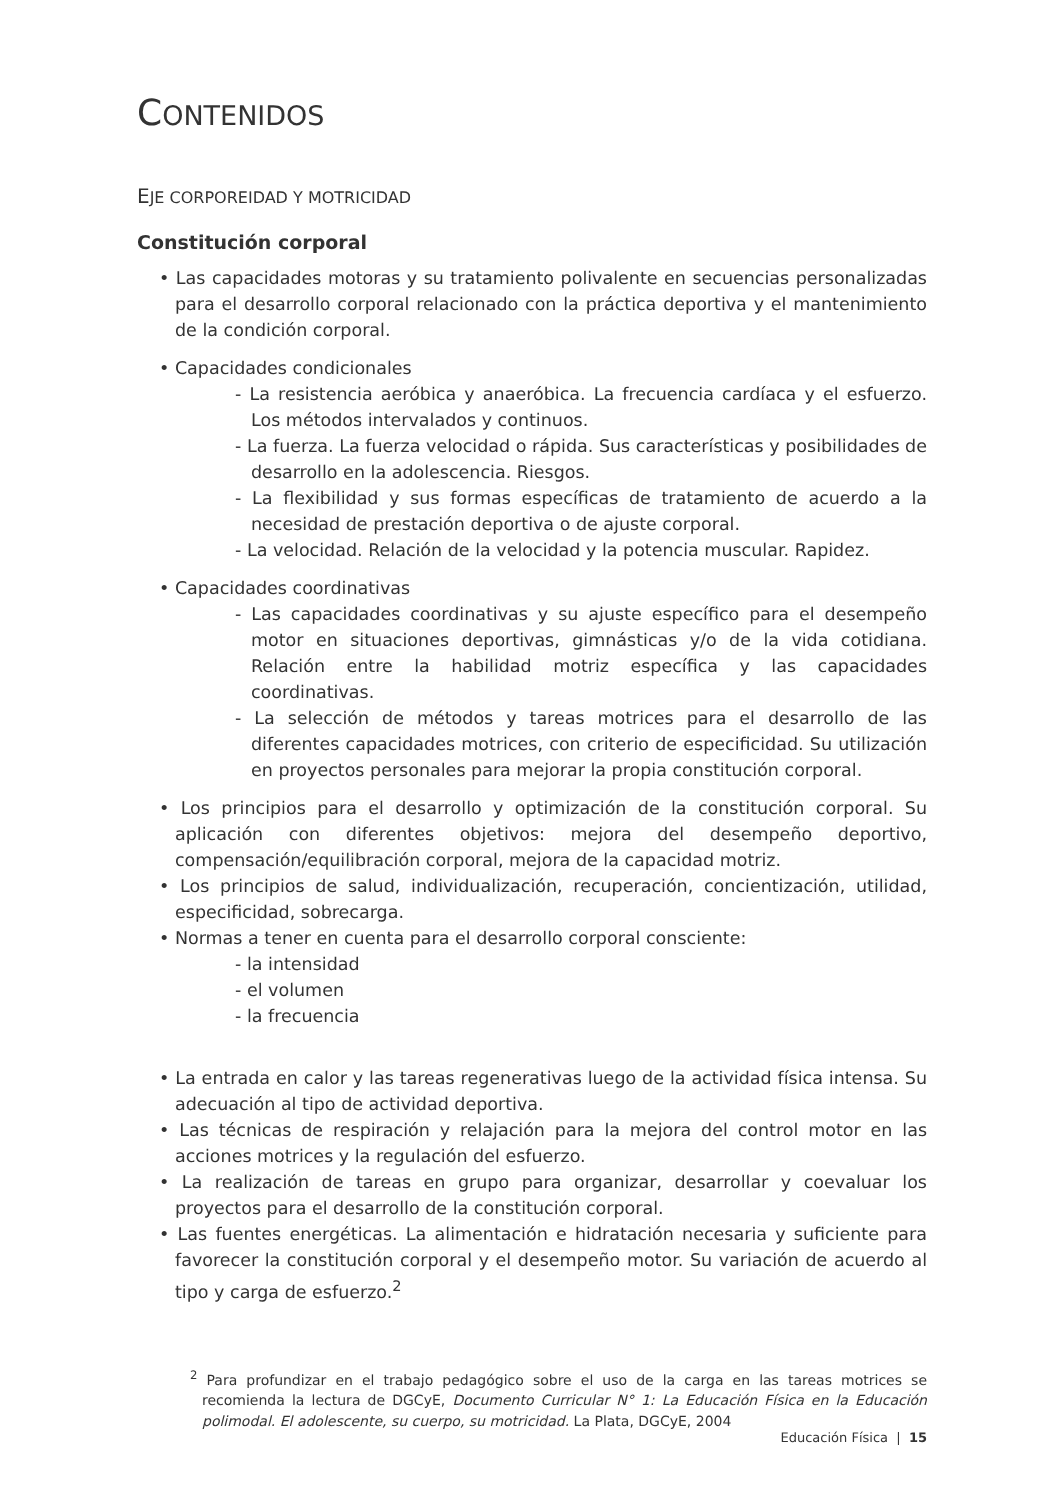CONTENIDOS
EJE CORPOREIDAD Y MOTRICIDAD
Constitución corporal
• Las capacidades motoras y su tratamiento polivalente en secuencias personalizadas para el desarrollo corporal relacionado con la práctica deportiva y el mantenimiento de la condición corporal.
• Capacidades condicionales
- La resistencia aeróbica y anaeróbica. La frecuencia cardíaca y el esfuerzo. Los métodos intervalados y continuos.
- La fuerza. La fuerza velocidad o rápida. Sus características y posibilidades de desarrollo en la adolescencia. Riesgos.
- La flexibilidad y sus formas específicas de tratamiento de acuerdo a la necesidad de prestación deportiva o de ajuste corporal.
- La velocidad. Relación de la velocidad y la potencia muscular. Rapidez.
• Capacidades coordinativas
- Las capacidades coordinativas y su ajuste específico para el desempeño motor en situaciones deportivas, gimnásticas y/o de la vida cotidiana. Relación entre la habilidad motriz específica y las capacidades coordinativas.
- La selección de métodos y tareas motrices para el desarrollo de las diferentes capacidades motrices, con criterio de especificidad. Su utilización en proyectos personales para mejorar la propia constitución corporal.
• Los principios para el desarrollo y optimización de la constitución corporal. Su aplicación con diferentes objetivos: mejora del desempeño deportivo, compensación/equilibración corporal, mejora de la capacidad motriz.
• Los principios de salud, individualización, recuperación, concientización, utilidad, especificidad, sobrecarga.
• Normas a tener en cuenta para el desarrollo corporal consciente:
- la intensidad
- el volumen
- la frecuencia
• La entrada en calor y las tareas regenerativas luego de la actividad física intensa. Su adecuación al tipo de actividad deportiva.
• Las técnicas de respiración y relajación para la mejora del control motor en las acciones motrices y la regulación del esfuerzo.
• La realización de tareas en grupo para organizar, desarrollar y coevaluar los proyectos para el desarrollo de la constitución corporal.
• Las fuentes energéticas. La alimentación e hidratación necesaria y suficiente para favorecer la constitución corporal y el desempeño motor. Su variación de acuerdo al tipo y carga de esfuerzo.<sup>2</sup>
<sup>2</sup> Para profundizar en el trabajo pedagógico sobre el uso de la carga en las tareas motrices se recomienda la lectura de DGCyE, Documento Curricular N° 1: La Educación Física en la Educación polimodal. El adolescente, su cuerpo, su motricidad. La Plata, DGCyE, 2004
Educación Física | 15